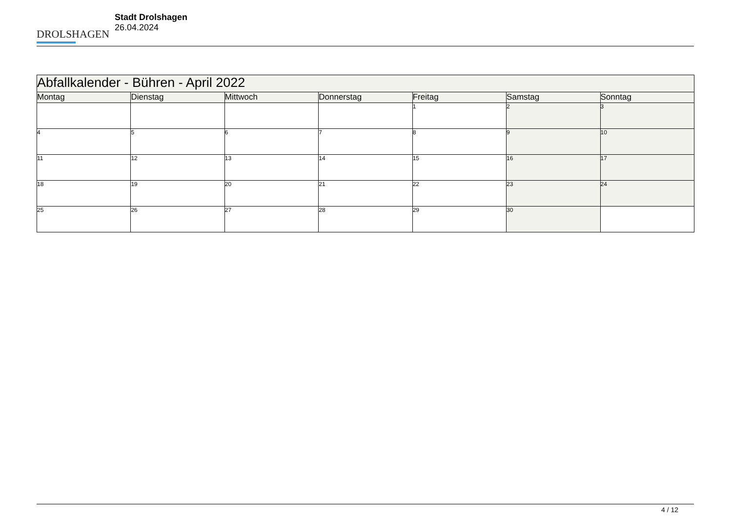DROLSHAGEN
Stadt Drolshagen
26.04.2024
| Abfallkalender - Bühren - April 2022 | | | | | | |
| --- | --- | --- | --- | --- | --- | --- |
| Montag | Dienstag | Mittwoch | Donnerstag | Freitag | Samstag | Sonntag |
| | | | | 1 | 2 | 3 |
| 4 | 5 | 6 | 7 | 8 | 9 | 10 |
| 11 | 12 | 13 | 14 | 15 | 16 | 17 |
| 18 | 19 | 20 | 21 | 22 | 23 | 24 |
| 25 | 26 | 27 | 28 | 29 | 30 | |
4 / 12